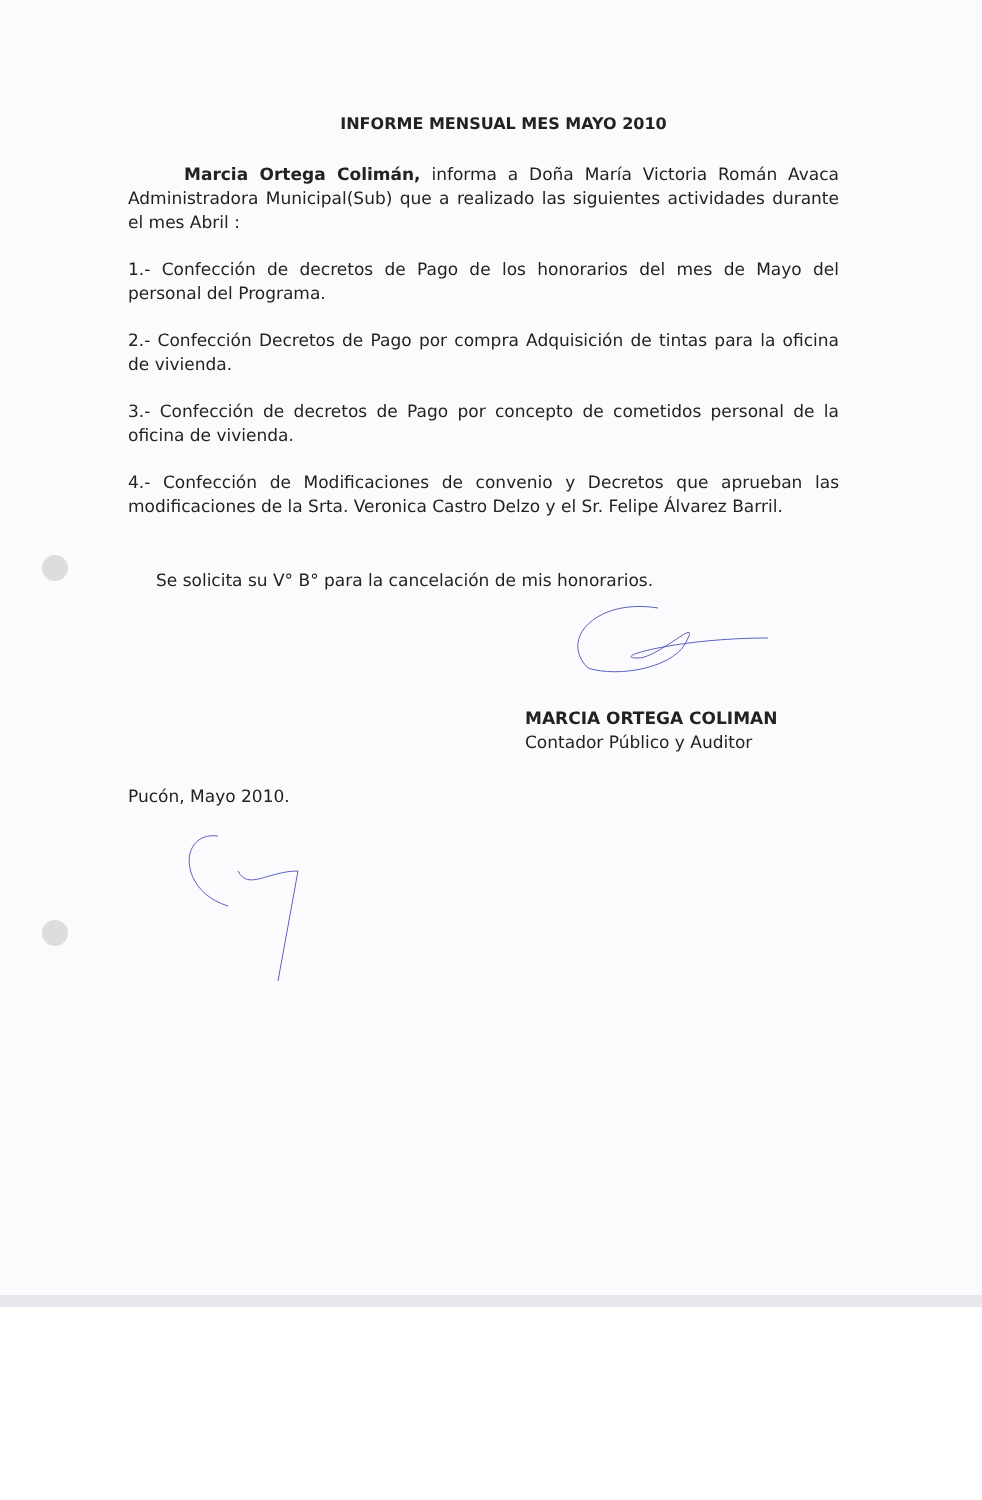INFORME MENSUAL MES MAYO 2010
Marcia Ortega Colimán, informa a Doña María Victoria Román Avaca Administradora Municipal(Sub) que a realizado las siguientes actividades durante el mes Abril :
1.- Confección de decretos de Pago de los honorarios del mes de Mayo del personal del Programa.
2.- Confección Decretos de Pago por compra Adquisición de tintas para la oficina de vivienda.
3.- Confección de decretos de Pago por concepto de cometidos personal de la oficina de vivienda.
4.- Confección de Modificaciones de convenio y Decretos que aprueban las modificaciones de la Srta. Veronica Castro Delzo y el Sr. Felipe Álvarez Barril.
Se solicita su V° B° para la cancelación de mis honorarios.
MARCIA ORTEGA COLIMAN
Contador Público y Auditor
Pucón, Mayo 2010.